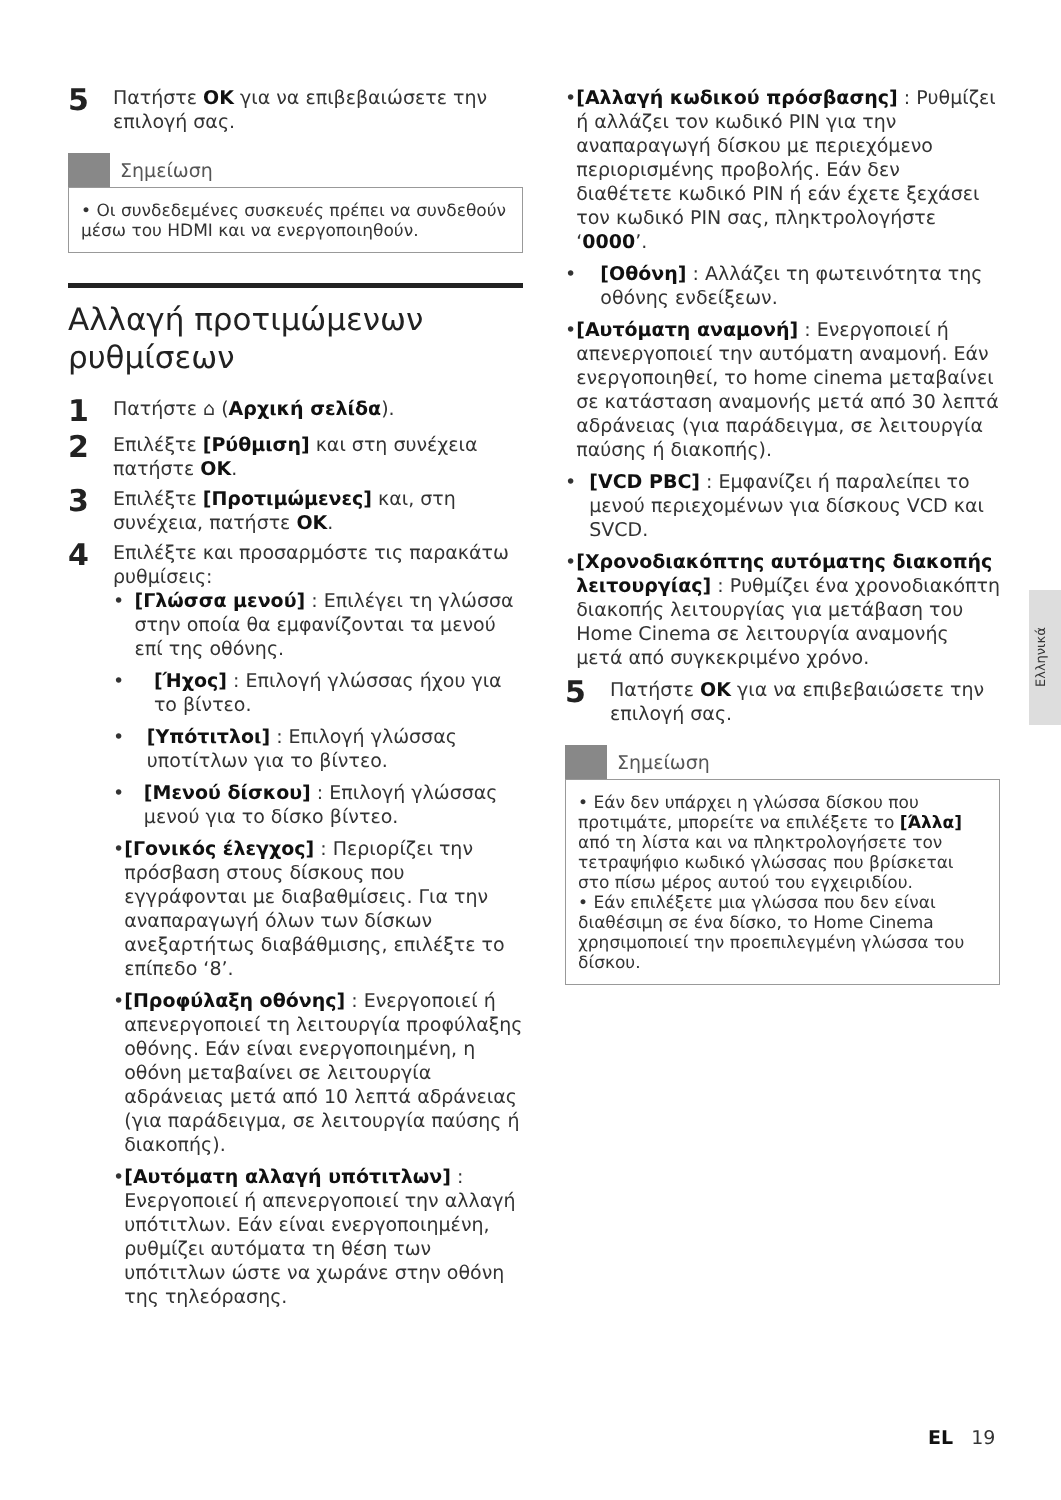5
Πατήστε OK για να επιβεβαιώσετε την επιλογή σας.
Σημείωση
• Οι συνδεδεμένες συσκευές πρέπει να συνδεθούν μέσω του HDMI και να ενεργοποιηθούν.
Αλλαγή προτιμώμενων ρυθμίσεων
1
Πατήστε ⌂ (Αρχική σελίδα).
2
Επιλέξτε [Ρύθμιση] και στη συνέχεια πατήστε OK.
3
Επιλέξτε [Προτιμώμενες] και, στη συνέχεια, πατήστε OK.
4
Επιλέξτε και προσαρμόστε τις παρακάτω ρυθμίσεις:
• [Γλώσσα μενού] : Επιλέγει τη γλώσσα στην οποία θα εμφανίζονται τα μενού επί της οθόνης.
• [Ήχος] : Επιλογή γλώσσας ήχου για το βίντεο.
• [Υπότιτλοι] : Επιλογή γλώσσας υποτίτλων για το βίντεο.
• [Μενού δίσκου] : Επιλογή γλώσσας μενού για το δίσκο βίντεο.
• [Γονικός έλεγχος] : Περιορίζει την πρόσβαση στους δίσκους που εγγράφονται με διαβαθμίσεις. Για την αναπαραγωγή όλων των δίσκων ανεξαρτήτως διαβάθμισης, επιλέξτε το επίπεδο ‘8’.
• [Προφύλαξη οθόνης] : Ενεργοποιεί ή απενεργοποιεί τη λειτουργία προφύλαξης οθόνης. Εάν είναι ενεργοποιημένη, η οθόνη μεταβαίνει σε λειτουργία αδράνειας μετά από 10 λεπτά αδράνειας (για παράδειγμα, σε λειτουργία παύσης ή διακοπής).
• [Αυτόματη αλλαγή υπότιτλων] : Ενεργοποιεί ή απενεργοποιεί την αλλαγή υπότιτλων. Εάν είναι ενεργοποιημένη, ρυθμίζει αυτόματα τη θέση των υπότιτλων ώστε να χωράνε στην οθόνη της τηλεόρασης.
• [Αλλαγή κωδικού πρόσβασης] : Ρυθμίζει ή αλλάζει τον κωδικό PIN για την αναπαραγωγή δίσκου με περιεχόμενο περιορισμένης προβολής. Εάν δεν διαθέτετε κωδικό PIN ή εάν έχετε ξεχάσει τον κωδικό PIN σας, πληκτρολογήστε ‘0000’.
• [Οθόνη] : Αλλάζει τη φωτεινότητα της οθόνης ενδείξεων.
• [Αυτόματη αναμονή] : Ενεργοποιεί ή απενεργοποιεί την αυτόματη αναμονή. Εάν ενεργοποιηθεί, το home cinema μεταβαίνει σε κατάσταση αναμονής μετά από 30 λεπτά αδράνειας (για παράδειγμα, σε λειτουργία παύσης ή διακοπής).
• [VCD PBC] : Εμφανίζει ή παραλείπει το μενού περιεχομένων για δίσκους VCD και SVCD.
• [Χρονοδιακόπτης αυτόματης διακοπής λειτουργίας] : Ρυθμίζει ένα χρονοδιακόπτη διακοπής λειτουργίας για μετάβαση του Home Cinema σε λειτουργία αναμονής μετά από συγκεκριμένο χρόνο.
5
Πατήστε OK για να επιβεβαιώσετε την επιλογή σας.
Σημείωση
• Εάν δεν υπάρχει η γλώσσα δίσκου που προτιμάτε, μπορείτε να επιλέξετε το [Άλλα] από τη λίστα και να πληκτρολογήσετε τον τετραψήφιο κωδικό γλώσσας που βρίσκεται στο πίσω μέρος αυτού του εγχειριδίου.
• Εάν επιλέξετε μια γλώσσα που δεν είναι διαθέσιμη σε ένα δίσκο, το Home Cinema χρησιμοποιεί την προεπιλεγμένη γλώσσα του δίσκου.
Ελληνικά
EL 19